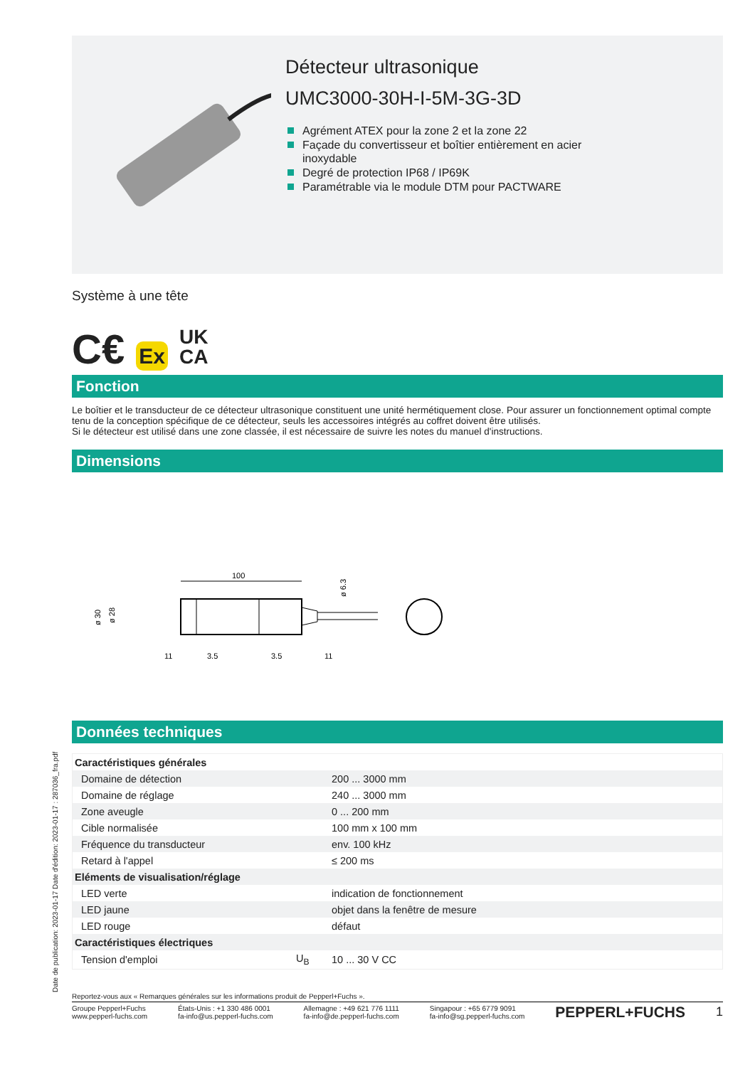Date de publication: 2023-01-17 Date d'édition: 2023-01-17 : 287036_fra.pdf
Détecteur ultrasonique
UMC3000-30H-I-5M-3G-3D
Agrément ATEX pour la zone 2 et la zone 22
Façade du convertisseur et boîtier entièrement en acier
inoxydable
Degré de protection IP68 / IP69K
Paramétrable via le module DTM pour PACTWARE
Système à une tête
C€ Ex UK
CA
Fonction
Le boîtier et le transducteur de ce détecteur ultrasonique constituent une unité hermétiquement close. Pour assurer un fonctionnement optimal compte tenu de la conception spécifique de ce détecteur, seuls les accessoires intégrés au coffret doivent être utilisés.
Si le détecteur est utilisé dans une zone classée, il est nécessaire de suivre les notes du manuel d'instructions.
Dimensions
100
ø 30
ø 28
ø 6.3
11
3.5
3.5
11
Données techniques
| Caractéristiques générales | | |
| Domaine de détection | | 200 ... 3000 mm |
| Domaine de réglage | | 240 ... 3000 mm |
| Zone aveugle | | 0 ... 200 mm |
| Cible normalisée | | 100 mm x 100 mm |
| Fréquence du transducteur | | env. 100 kHz |
| Retard à l'appel | | ≤ 200 ms |
| Eléments de visualisation/réglage | | |
| LED verte | | indication de fonctionnement |
| LED jaune | | objet dans la fenêtre de mesure |
| LED rouge | | défaut |
| Caractéristiques électriques | | |
| Tension d'emploi | U<sub>B</sub> | 10 ... 30 V CC |
Reportez-vous aux « Remarques générales sur les informations produit de Pepperl+Fuchs ».
Groupe Pepperl+Fuchs
www.pepperl-fuchs.com
États-Unis : +1 330 486 0001
fa-info@us.pepperl-fuchs.com
Allemagne : +49 621 776 1111
fa-info@de.pepperl-fuchs.com
Singapour : +65 6779 9091
fa-info@sg.pepperl-fuchs.com
PEPPERL+FUCHS
1